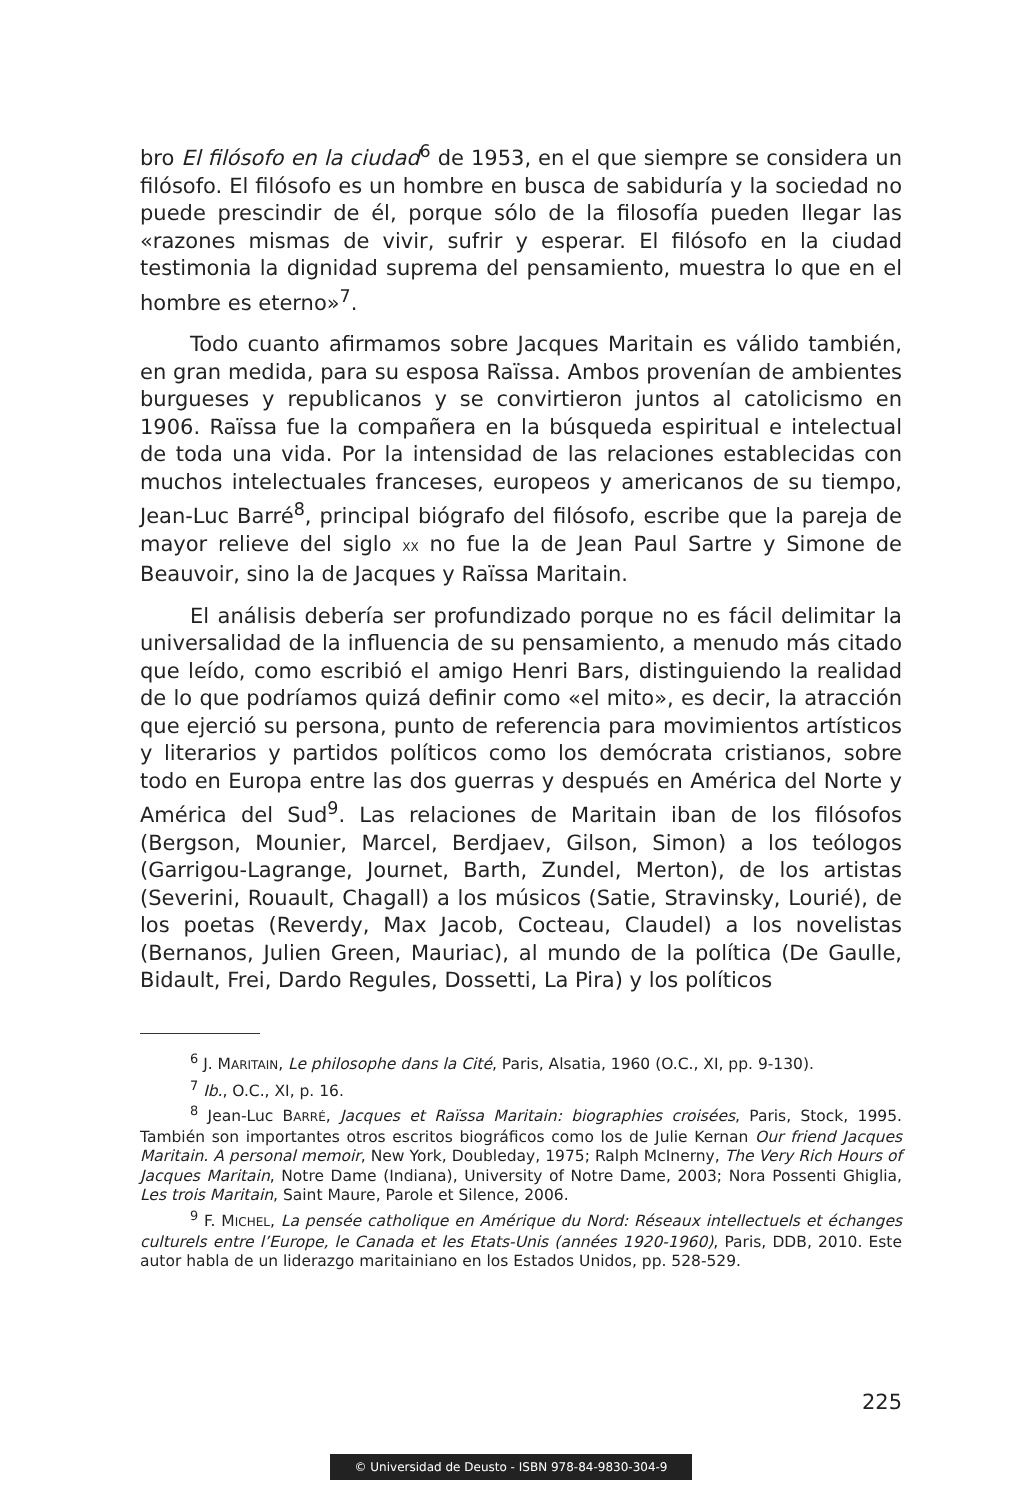bro El filósofo en la ciudad<sup>6</sup> de 1953, en el que siempre se considera un filósofo. El filósofo es un hombre en busca de sabiduría y la sociedad no puede prescindir de él, porque sólo de la filosofía pueden llegar las «razones mismas de vivir, sufrir y esperar. El filósofo en la ciudad testimonia la dignidad suprema del pensamiento, muestra lo que en el hombre es eterno»<sup>7</sup>.
Todo cuanto afirmamos sobre Jacques Maritain es válido también, en gran medida, para su esposa Raïssa. Ambos provenían de ambientes burgueses y republicanos y se convirtieron juntos al catolicismo en 1906. Raïssa fue la compañera en la búsqueda espiritual e intelectual de toda una vida. Por la intensidad de las relaciones establecidas con muchos intelectuales franceses, europeos y americanos de su tiempo, Jean-Luc Barré<sup>8</sup>, principal biógrafo del filósofo, escribe que la pareja de mayor relieve del siglo XX no fue la de Jean Paul Sartre y Simone de Beauvoir, sino la de Jacques y Raïssa Maritain.
El análisis debería ser profundizado porque no es fácil delimitar la universalidad de la influencia de su pensamiento, a menudo más citado que leído, como escribió el amigo Henri Bars, distinguiendo la realidad de lo que podríamos quizá definir como «el mito», es decir, la atracción que ejerció su persona, punto de referencia para movimientos artísticos y literarios y partidos políticos como los demócrata cristianos, sobre todo en Europa entre las dos guerras y después en América del Norte y América del Sud<sup>9</sup>. Las relaciones de Maritain iban de los filósofos (Bergson, Mounier, Marcel, Berdjaev, Gilson, Simon) a los teólogos (Garrigou-Lagrange, Journet, Barth, Zundel, Merton), de los artistas (Severini, Rouault, Chagall) a los músicos (Satie, Stravinsky, Lourié), de los poetas (Reverdy, Max Jacob, Cocteau, Claudel) a los novelistas (Bernanos, Julien Green, Mauriac), al mundo de la política (De Gaulle, Bidault, Frei, Dardo Regules, Dossetti, La Pira) y los políticos
<sup>6</sup> J. MARITAIN, Le philosophe dans la Cité, Paris, Alsatia, 1960 (O.C., XI, pp. 9-130).
<sup>7</sup> Ib., O.C., XI, p. 16.
<sup>8</sup> Jean-Luc BARRÉ, Jacques et Raïssa Maritain: biographies croisées, Paris, Stock, 1995. También son importantes otros escritos biográficos como los de Julie Kernan Our friend Jacques Maritain. A personal memoir, New York, Doubleday, 1975; Ralph McInerny, The Very Rich Hours of Jacques Maritain, Notre Dame (Indiana), University of Notre Dame, 2003; Nora Possenti Ghiglia, Les trois Maritain, Saint Maure, Parole et Silence, 2006.
<sup>9</sup> F. MICHEL, La pensée catholique en Amérique du Nord: Réseaux intellectuels et échanges culturels entre l’Europe, le Canada et les Etats-Unis (années 1920-1960), Paris, DDB, 2010. Este autor habla de un liderazgo maritainiano en los Estados Unidos, pp. 528-529.
225
© Universidad de Deusto - ISBN 978-84-9830-304-9